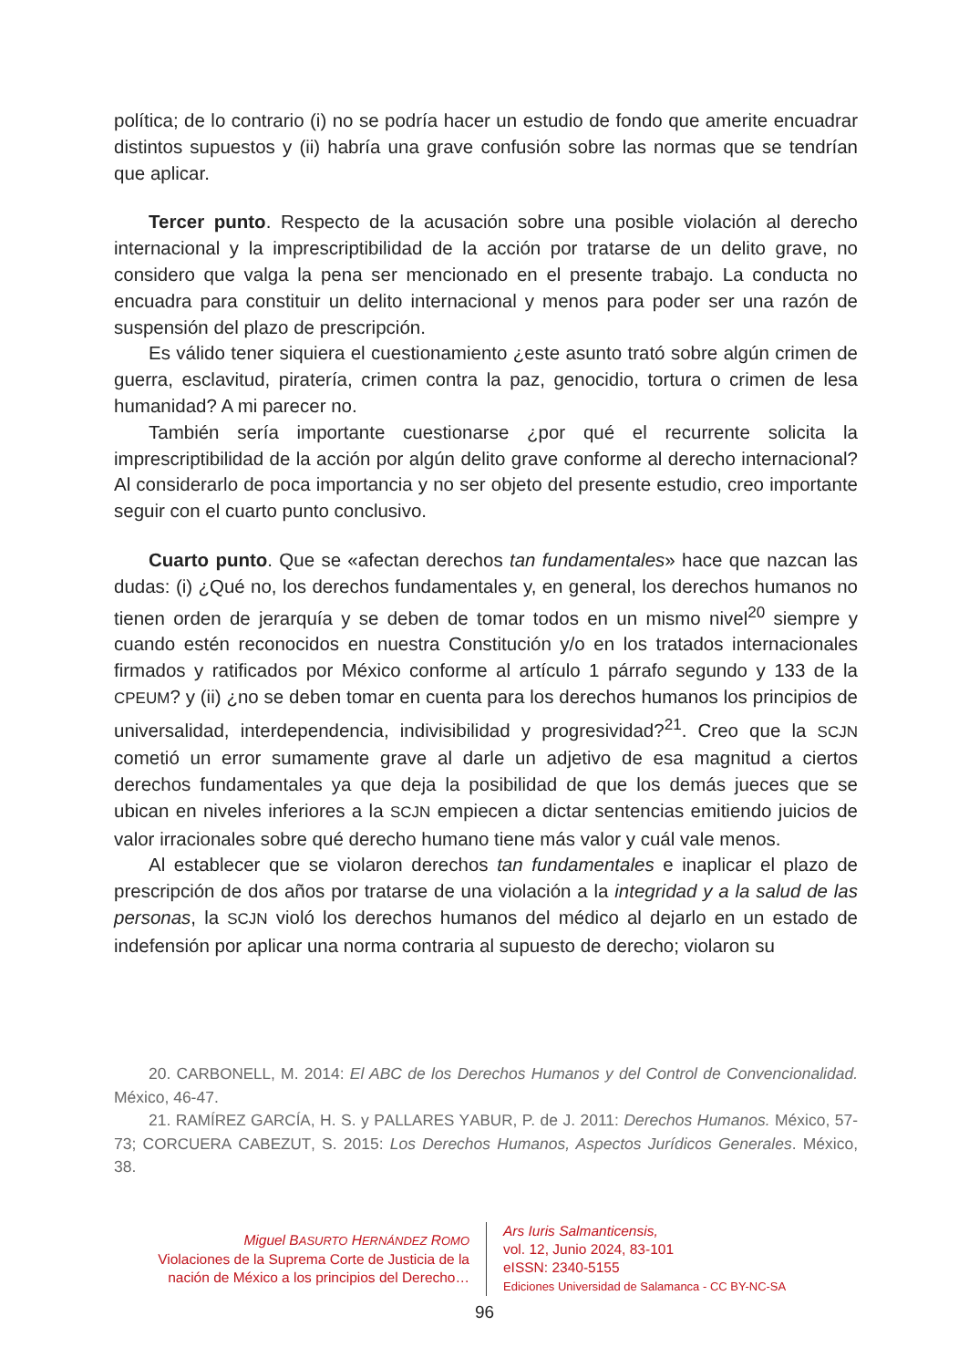política; de lo contrario (i) no se podría hacer un estudio de fondo que amerite encuadrar distintos supuestos y (ii) habría una grave confusión sobre las normas que se tendrían que aplicar.
Tercer punto. Respecto de la acusación sobre una posible violación al derecho internacional y la imprescriptibilidad de la acción por tratarse de un delito grave, no considero que valga la pena ser mencionado en el presente trabajo. La conducta no encuadra para constituir un delito internacional y menos para poder ser una razón de suspensión del plazo de prescripción.
Es válido tener siquiera el cuestionamiento ¿este asunto trató sobre algún crimen de guerra, esclavitud, piratería, crimen contra la paz, genocidio, tortura o crimen de lesa humanidad? A mi parecer no.
También sería importante cuestionarse ¿por qué el recurrente solicita la imprescriptibilidad de la acción por algún delito grave conforme al derecho internacional? Al considerarlo de poca importancia y no ser objeto del presente estudio, creo importante seguir con el cuarto punto conclusivo.
Cuarto punto. Que se «afectan derechos tan fundamentales» hace que nazcan las dudas: (i) ¿Qué no, los derechos fundamentales y, en general, los derechos humanos no tienen orden de jerarquía y se deben de tomar todos en un mismo nivel<sup>20</sup> siempre y cuando estén reconocidos en nuestra Constitución y/o en los tratados internacionales firmados y ratificados por México conforme al artículo 1 párrafo segundo y 133 de la CPEUM? y (ii) ¿no se deben tomar en cuenta para los derechos humanos los principios de universalidad, interdependencia, indivisibilidad y progresividad?<sup>21</sup>. Creo que la SCJN cometió un error sumamente grave al darle un adjetivo de esa magnitud a ciertos derechos fundamentales ya que deja la posibilidad de que los demás jueces que se ubican en niveles inferiores a la SCJN empiecen a dictar sentencias emitiendo juicios de valor irracionales sobre qué derecho humano tiene más valor y cuál vale menos.
Al establecer que se violaron derechos tan fundamentales e inaplicar el plazo de prescripción de dos años por tratarse de una violación a la integridad y a la salud de las personas, la SCJN violó los derechos humanos del médico al dejarlo en un estado de indefensión por aplicar una norma contraria al supuesto de derecho; violaron su
20. CARBONELL, M. 2014: El ABC de los Derechos Humanos y del Control de Convencionalidad. México, 46-47.
21. RAMÍREZ GARCÍA, H. S. y PALLARES YABUR, P. de J. 2011: Derechos Humanos. México, 57-73; CORCUERA CABEZUT, S. 2015: Los Derechos Humanos, Aspectos Jurídicos Generales. México, 38.
Miguel BASURTO HERNÁNDEZ ROMO
Violaciones de la Suprema Corte de Justicia de la nación de México a los principios del Derecho…
Ars Iuris Salmanticensis,
vol. 12, Junio 2024, 83-101
eISSN: 2340-5155
Ediciones Universidad de Salamanca - CC BY-NC-SA
96